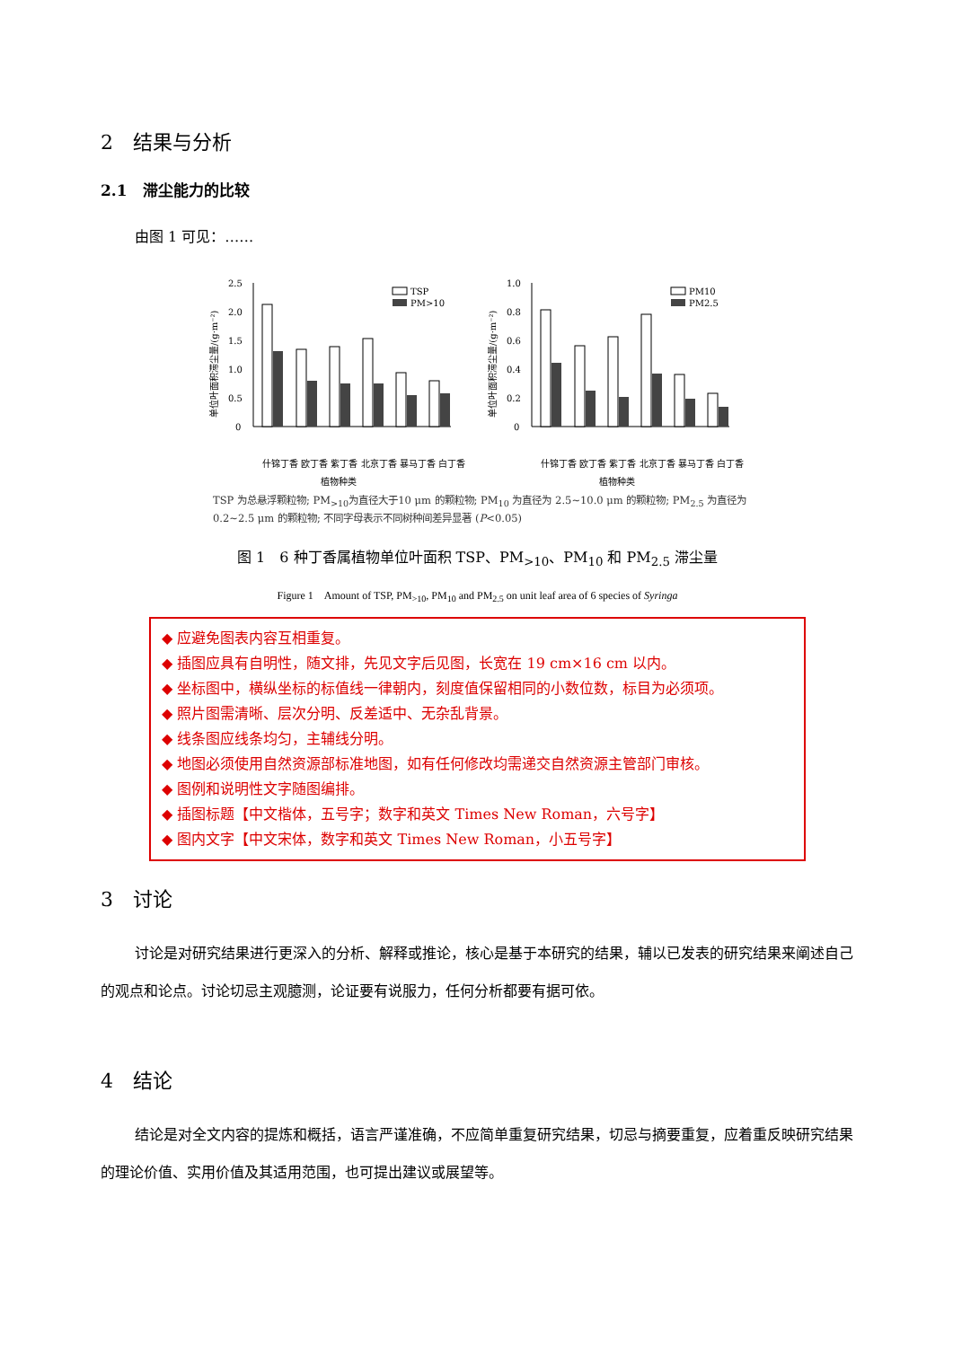2　结果与分析
2.1　滞尘能力的比较
由图 1 可见：……
单位叶面积滞尘量/(g·m⁻²)
2.5
2.0
1.5
1.0
0.5
0
TSP
PM>10
什锦丁香 欧丁香 紫丁香 北京丁香 暴马丁香 白丁香
植物种类
单位叶面积滞尘量/(g·m⁻²)
1.0
0.8
0.6
0.4
0.2
0
PM10
PM2.5
什锦丁香 欧丁香 紫丁香 北京丁香 暴马丁香 白丁香
植物种类
TSP 为总悬浮颗粒物; PM<sub>>10</sub>为直径大于10 μm 的颗粒物; PM<sub>10</sub> 为直径为 2.5~10.0 μm 的颗粒物; PM<sub>2.5</sub> 为直径为 0.2~2.5 μm 的颗粒物; 不同字母表示不同树种间差异显著 (P<0.05)
图 1　6 种丁香属植物单位叶面积 TSP、PM<sub>>10</sub>、PM<sub>10</sub> 和 PM<sub>2.5</sub> 滞尘量
Figure 1　Amount of TSP, PM<sub>>10</sub>, PM<sub>10</sub> and PM<sub>2.5</sub> on unit leaf area of 6 species of Syringa
◆ 应避免图表内容互相重复。
◆ 插图应具有自明性，随文排，先见文字后见图，长宽在 19 cm×16 cm 以内。
◆ 坐标图中，横纵坐标的标值线一律朝内，刻度值保留相同的小数位数，标目为必须项。
◆ 照片图需清晰、层次分明、反差适中、无杂乱背景。
◆ 线条图应线条均匀，主辅线分明。
◆ 地图必须使用自然资源部标准地图，如有任何修改均需递交自然资源主管部门审核。
◆ 图例和说明性文字随图编排。
◆ 插图标题【中文楷体，五号字；数字和英文 Times New Roman，六号字】
◆ 图内文字【中文宋体，数字和英文 Times New Roman，小五号字】
3　讨论
讨论是对研究结果进行更深入的分析、解释或推论，核心是基于本研究的结果，辅以已发表的研究结果来阐述自己的观点和论点。讨论切忌主观臆测，论证要有说服力，任何分析都要有据可依。
4　结论
结论是对全文内容的提炼和概括，语言严谨准确，不应简单重复研究结果，切忌与摘要重复，应着重反映研究结果的理论价值、实用价值及其适用范围，也可提出建议或展望等。